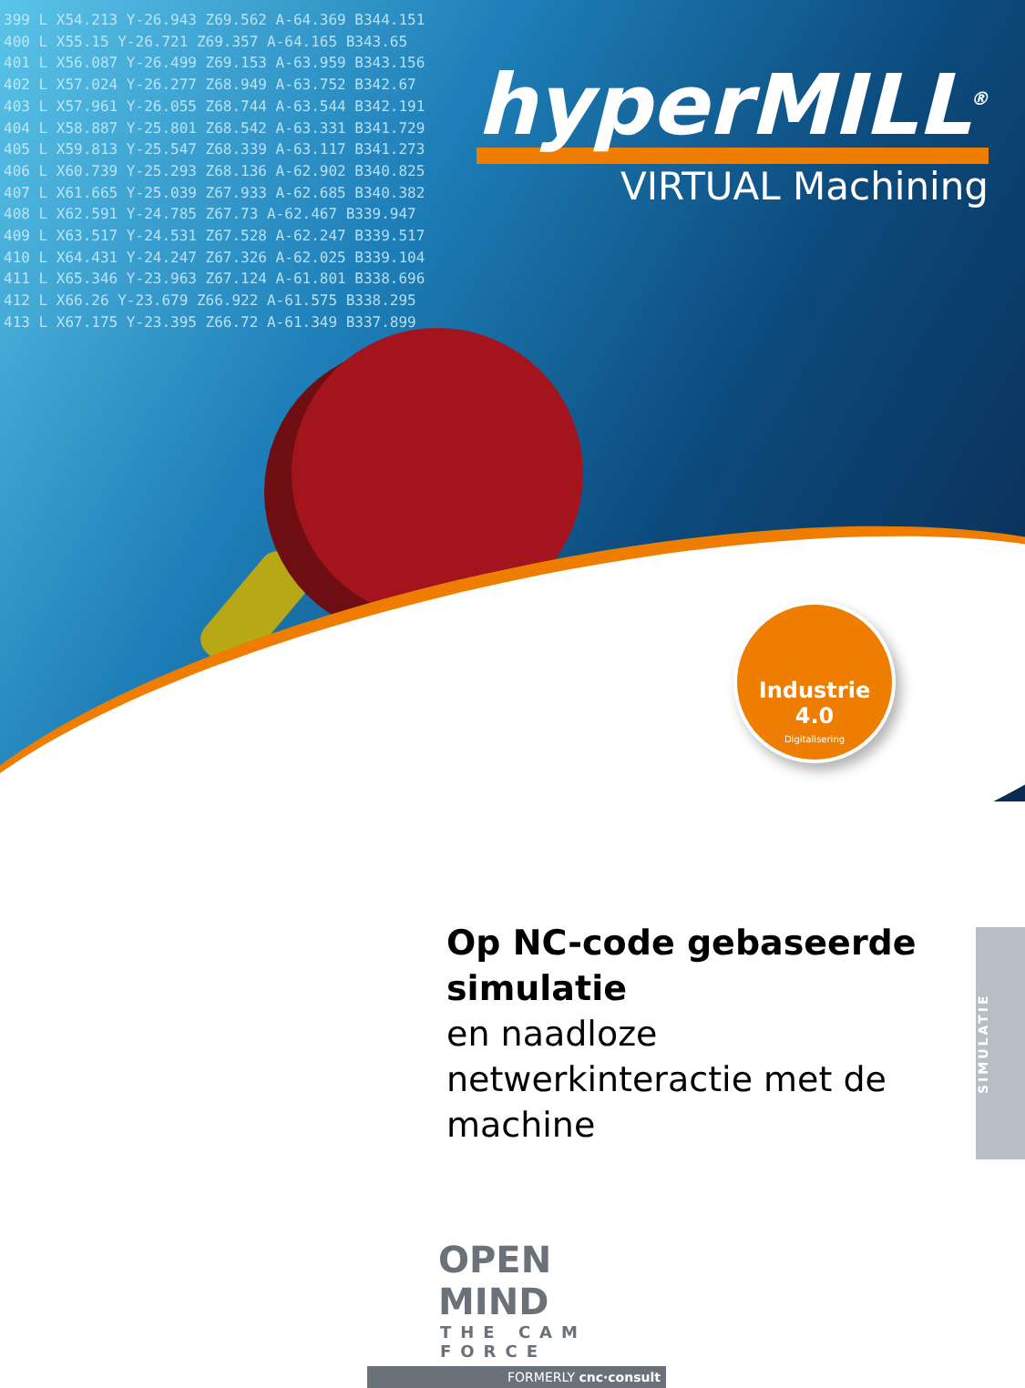399 L X54.213 Y-26.943 Z69.562 A-64.369 B344.151 400 L X55.15 Y-26.721 Z69.357 A-64.165 B343.65 401 L X56.087 Y-26.499 Z69.153 A-63.959 B343.156 402 L X57.024 Y-26.277 Z68.949 A-63.752 B342.67 403 L X57.961 Y-26.055 Z68.744 A-63.544 B342.191 404 L X58.887 Y-25.801 Z68.542 A-63.331 B341.729 405 L X59.813 Y-25.547 Z68.339 A-63.117 B341.273 406 L X60.739 Y-25.293 Z68.136 A-62.902 B340.825 407 L X61.665 Y-25.039 Z67.933 A-62.685 B340.382 408 L X62.591 Y-24.785 Z67.73 A-62.467 B339.947 409 L X63.517 Y-24.531 Z67.528 A-62.247 B339.517 410 L X64.431 Y-24.247 Z67.326 A-62.025 B339.104 411 L X65.346 Y-23.963 Z67.124 A-61.801 B338.696 412 L X66.26 Y-23.679 Z66.922 A-61.575 B338.295 413 L X67.175 Y-23.395 Z66.72 A-61.349 B337.899
hyperMILL<sup>®</sup>
VIRTUAL Machining
Industrie 4.0
Digitalisering
Op NC-code gebaseerde simulatie
en naadloze netwerkinteractie met de machine
SIMULATIE
OPEN MIND
THE CAM FORCE
FORMERLY cnc·consult